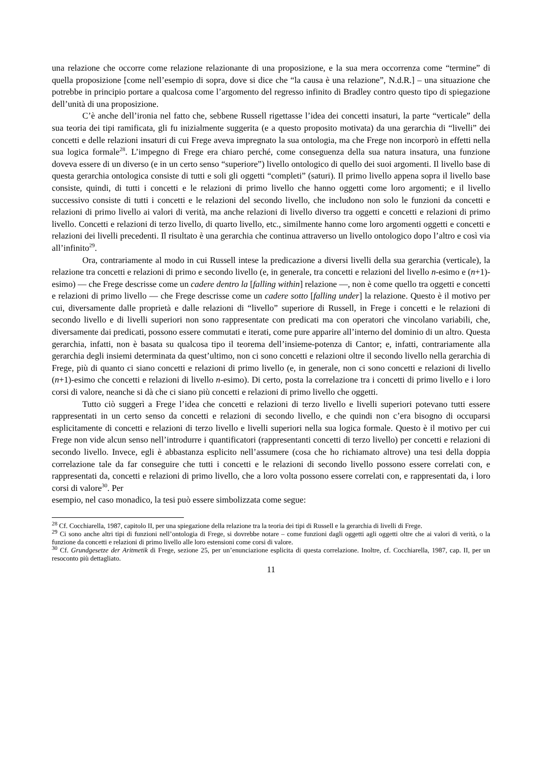una relazione che occorre come relazione relazionante di una proposizione, e la sua mera occorrenza come “termine” di quella proposizione [come nell’esempio di sopra, dove si dice che “la causa è una relazione”, N.d.R.] – una situazione che potrebbe in principio portare a qualcosa come l’argomento del regresso infinito di Bradley contro questo tipo di spiegazione dell’unità di una proposizione.
C’è anche dell’ironia nel fatto che, sebbene Russell rigettasse l’idea dei concetti insaturi, la parte “verticale” della sua teoria dei tipi ramificata, gli fu inizialmente suggerita (e a questo proposito motivata) da una gerarchia di “livelli” dei concetti e delle relazioni insaturi di cui Frege aveva impregnato la sua ontologia, ma che Frege non incorporò in effetti nella sua logica formale<sup>28</sup>. L’impegno di Frege era chiaro perché, come conseguenza della sua natura insatura, una funzione doveva essere di un diverso (e in un certo senso “superiore”) livello ontologico di quello dei suoi argomenti. Il livello base di questa gerarchia ontologica consiste di tutti e soli gli oggetti “completi” (saturi). Il primo livello appena sopra il livello base consiste, quindi, di tutti i concetti e le relazioni di primo livello che hanno oggetti come loro argomenti; e il livello successivo consiste di tutti i concetti e le relazioni del secondo livello, che includono non solo le funzioni da concetti e relazioni di primo livello ai valori di verità, ma anche relazioni di livello diverso tra oggetti e concetti e relazioni di primo livello. Concetti e relazioni di terzo livello, di quarto livello, etc., similmente hanno come loro argomenti oggetti e concetti e relazioni dei livelli precedenti. Il risultato è una gerarchia che continua attraverso un livello ontologico dopo l’altro e così via all’infinito<sup>29</sup>.
Ora, contrariamente al modo in cui Russell intese la predicazione a diversi livelli della sua gerarchia (verticale), la relazione tra concetti e relazioni di primo e secondo livello (e, in generale, tra concetti e relazioni del livello n-esimo e (n+1)-esimo) — che Frege descrisse come un cadere dentro la [falling within] relazione —, non è come quello tra oggetti e concetti e relazioni di primo livello — che Frege descrisse come un cadere sotto [falling under] la relazione. Questo è il motivo per cui, diversamente dalle proprietà e dalle relazioni di “livello” superiore di Russell, in Frege i concetti e le relazioni di secondo livello e di livelli superiori non sono rappresentate con predicati ma con operatori che vincolano variabili, che, diversamente dai predicati, possono essere commutati e iterati, come pure apparire all’interno del dominio di un altro. Questa gerarchia, infatti, non è basata su qualcosa tipo il teorema dell’insieme-potenza di Cantor; e, infatti, contrariamente alla gerarchia degli insiemi determinata da quest’ultimo, non ci sono concetti e relazioni oltre il secondo livello nella gerarchia di Frege, più di quanto ci siano concetti e relazioni di primo livello (e, in generale, non ci sono concetti e relazioni di livello (n+1)-esimo che concetti e relazioni di livello n-esimo). Di certo, posta la correlazione tra i concetti di primo livello e i loro corsi di valore, neanche si dà che ci siano più concetti e relazioni di primo livello che oggetti.
Tutto ciò suggerì a Frege l’idea che concetti e relazioni di terzo livello e livelli superiori potevano tutti essere rappresentati in un certo senso da concetti e relazioni di secondo livello, e che quindi non c’era bisogno di occuparsi esplicitamente di concetti e relazioni di terzo livello e livelli superiori nella sua logica formale. Questo è il motivo per cui Frege non vide alcun senso nell’introdurre i quantificatori (rappresentanti concetti di terzo livello) per concetti e relazioni di secondo livello. Invece, egli è abbastanza esplicito nell’assumere (cosa che ho richiamato altrove) una tesi della doppia correlazione tale da far conseguire che tutti i concetti e le relazioni di secondo livello possono essere correlati con, e rappresentati da, concetti e relazioni di primo livello, che a loro volta possono essere correlati con, e rappresentati da, i loro corsi di valore<sup>30</sup>. Per
esempio, nel caso monadico, la tesi può essere simbolizzata come segue:
<sup>28</sup> Cf. Cocchiarella, 1987, capitolo II, per una spiegazione della relazione tra la teoria dei tipi di Russell e la gerarchia di livelli di Frege.
<sup>29</sup> Ci sono anche altri tipi di funzioni nell’ontologia di Frege, si dovrebbe notare – come funzioni dagli oggetti agli oggetti oltre che ai valori di verità, o la funzione da concetti e relazioni di primo livello alle loro estensioni come corsi di valore.
<sup>30</sup> Cf. Grundgesetze der Aritmetik di Frege, sezione 25, per un’enunciazione esplicita di questa correlazione. Inoltre, cf. Cocchiarella, 1987, cap. II, per un resoconto più dettagliato.
11